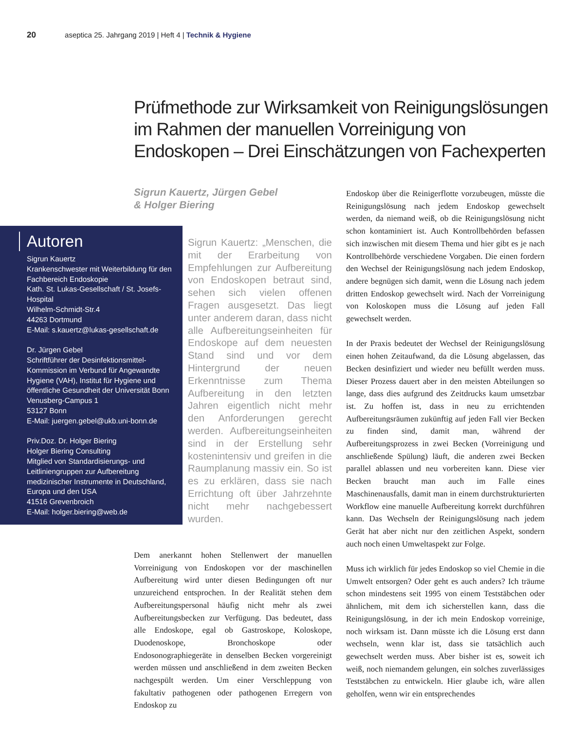20 aseptica 25. Jahrgang 2019 | Heft 4 | Technik & Hygiene
Prüfmethode zur Wirksamkeit von Reinigungslösungen im Rahmen der manuellen Vorreinigung von Endoskopen – Drei Einschätzungen von Fachexperten
Sigrun Kauertz, Jürgen Gebel
& Holger Biering
Autoren
Sigrun Kauertz
Krankenschwester mit Weiterbildung für den Fachbereich Endoskopie
Kath. St. Lukas-Gesellschaft / St. Josefs-Hospital
Wilhelm-Schmidt-Str.4
44263 Dortmund
E-Mail: s.kauertz@lukas-gesellschaft.de
Dr. Jürgen Gebel
Schriftführer der Desinfektionsmittel-Kommission im Verbund für Angewandte Hygiene (VAH), Institut für Hygiene und öffentliche Gesundheit der Universität Bonn
Venusberg-Campus 1
53127 Bonn
E-Mail: juergen.gebel@ukb.uni-bonn.de
Priv.Doz. Dr. Holger Biering
Holger Biering Consulting
Mitglied von Standardisierungs- und Leitliniengruppen zur Aufbereitung medizinischer Instrumente in Deutschland, Europa und den USA
41516 Grevenbroich
E-Mail: holger.biering@web.de
Sigrun Kauertz: „Menschen, die mit der Erarbeitung von Empfehlungen zur Aufbereitung von Endoskopen betraut sind, sehen sich vielen offenen Fragen ausgesetzt. Das liegt unter anderem daran, dass nicht alle Aufbereitungseinheiten für Endoskope auf dem neuesten Stand sind und vor dem Hintergrund der neuen Erkenntnisse zum Thema Aufbereitung in den letzten Jahren eigentlich nicht mehr den Anforderungen gerecht werden. Aufbereitungseinheiten sind in der Erstellung sehr kostenintensiv und greifen in die Raumplanung massiv ein. So ist es zu erklären, dass sie nach Errichtung oft über Jahrzehnte nicht mehr nachgebessert wurden.
Dem anerkannt hohen Stellenwert der manuellen Vorreinigung von Endoskopen vor der maschinellen Aufbereitung wird unter diesen Bedingungen oft nur unzureichend entsprochen. In der Realität stehen dem Aufbereitungspersonal häufig nicht mehr als zwei Aufbereitungsbecken zur Verfügung. Das bedeutet, dass alle Endoskope, egal ob Gastroskope, Koloskope, Duodenoskope, Bronchoskope oder Endosonographiegeräte in denselben Becken vorgereinigt werden müssen und anschließend in dem zweiten Becken nachgespült werden. Um einer Verschleppung von fakultativ pathogenen oder pathogenen Erregern von Endoskop zu
Endoskop über die Reinigerflotte vorzubeugen, müsste die Reinigungslösung nach jedem Endoskop gewechselt werden, da niemand weiß, ob die Reinigungslösung nicht schon kontaminiert ist. Auch Kontrollbehörden befassen sich inzwischen mit diesem Thema und hier gibt es je nach Kontrollbehörde verschiedene Vorgaben. Die einen fordern den Wechsel der Reinigungslösung nach jedem Endoskop, andere begnügen sich damit, wenn die Lösung nach jedem dritten Endoskop gewechselt wird. Nach der Vorreinigung von Koloskopen muss die Lösung auf jeden Fall gewechselt werden.
In der Praxis bedeutet der Wechsel der Reinigungslösung einen hohen Zeitaufwand, da die Lösung abgelassen, das Becken desinfiziert und wieder neu befüllt werden muss. Dieser Prozess dauert aber in den meisten Abteilungen so lange, dass dies aufgrund des Zeitdrucks kaum umsetzbar ist. Zu hoffen ist, dass in neu zu errichtenden Aufbereitungsräumen zukünftig auf jeden Fall vier Becken zu finden sind, damit man, während der Aufbereitungsprozess in zwei Becken (Vorreinigung und anschließende Spülung) läuft, die anderen zwei Becken parallel ablassen und neu vorbereiten kann. Diese vier Becken braucht man auch im Falle eines Maschinenausfalls, damit man in einem durchstrukturierten Workflow eine manuelle Aufbereitung korrekt durchführen kann. Das Wechseln der Reinigungslösung nach jedem Gerät hat aber nicht nur den zeitlichen Aspekt, sondern auch noch einen Umweltaspekt zur Folge.
Muss ich wirklich für jedes Endoskop so viel Chemie in die Umwelt entsorgen? Oder geht es auch anders? Ich träume schon mindestens seit 1995 von einem Teststäbchen oder ähnlichem, mit dem ich sicherstellen kann, dass die Reinigungslösung, in der ich mein Endoskop vorreinige, noch wirksam ist. Dann müsste ich die Lösung erst dann wechseln, wenn klar ist, dass sie tatsächlich auch gewechselt werden muss. Aber bisher ist es, soweit ich weiß, noch niemandem gelungen, ein solches zuverlässiges Teststäbchen zu entwickeln. Hier glaube ich, wäre allen geholfen, wenn wir ein entsprechendes